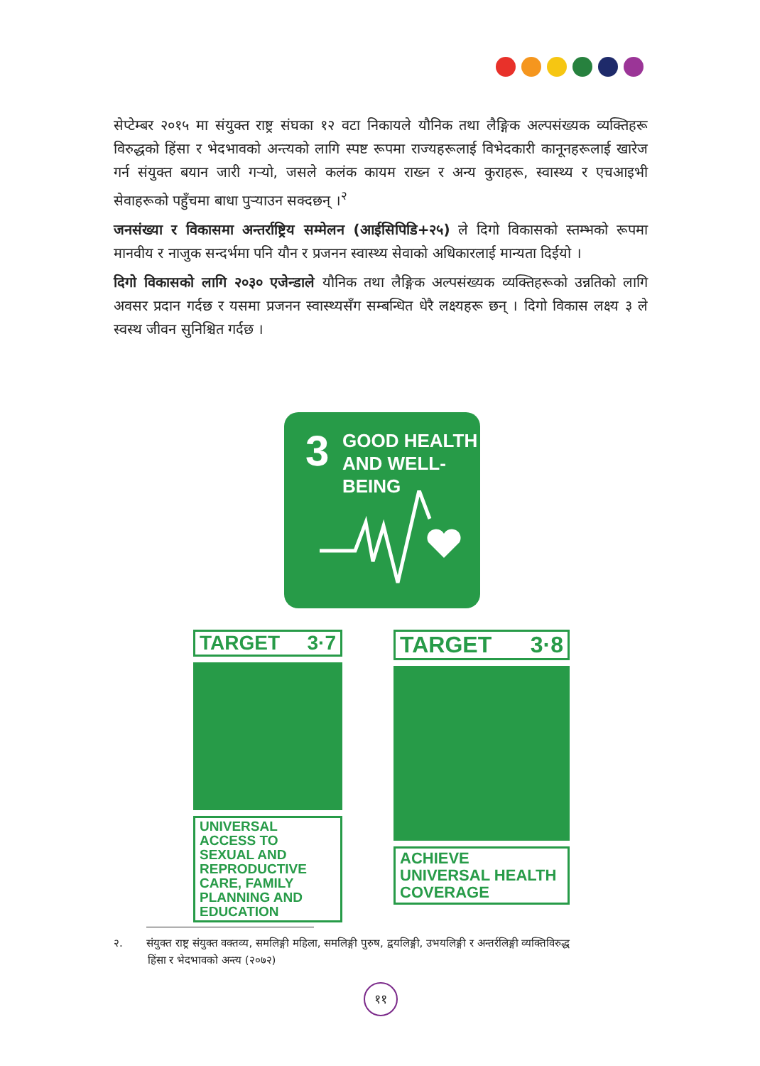सेप्टेम्बर २०१५ मा संयुक्त राष्ट्र संघका १२ वटा निकायले यौनिक तथा लैङ्गिक अल्पसंख्यक व्यक्तिहरू विरुद्धको हिंसा र भेदभावको अन्त्यको लागि स्पष्ट रूपमा राज्यहरूलाई विभेदकारी कानूनहरूलाई खारेज गर्न संयुक्त बयान जारी गऱ्यो, जसले कलंक कायम राख्न र अन्य कुराहरू, स्वास्थ्य र एचआइभी सेवाहरूको पहुँचमा बाधा पुऱ्याउन सक्दछन् ।<sup>२</sup>
जनसंख्या र विकासमा अन्तर्राष्ट्रिय सम्मेलन (आईसिपिडि+२५) ले दिगो विकासको स्तम्भको रूपमा मानवीय र नाजुक सन्दर्भमा पनि यौन र प्रजनन स्वास्थ्य सेवाको अधिकारलाई मान्यता दिईयो ।
दिगो विकासको लागि २०३० एजेन्डाले यौनिक तथा लैङ्गिक अल्पसंख्यक व्यक्तिहरूको उन्नतिको लागि अवसर प्रदान गर्दछ र यसमा प्रजनन स्वास्थ्यसँग सम्बन्धित धेरै लक्ष्यहरू छन् । दिगो विकास लक्ष्य ३ ले स्वस्थ जीवन सुनिश्चित गर्दछ ।
3
GOOD HEALTH
AND WELL-BEING
TARGET 3·7
UNIVERSAL ACCESS TO SEXUAL AND REPRODUCTIVE CARE, FAMILY PLANNING AND EDUCATION
TARGET 3·8
ACHIEVE UNIVERSAL HEALTH COVERAGE
२. संयुक्त राष्ट्र संयुक्त वक्तव्य, समलिङ्गी महिला, समलिङ्गी पुरुष, द्वयलिङ्गी, उभयलिङ्गी र अन्तर्रलिङ्गी व्यक्तिविरुद्ध
हिंसा र भेदभावको अन्त्य (२०७२)
११